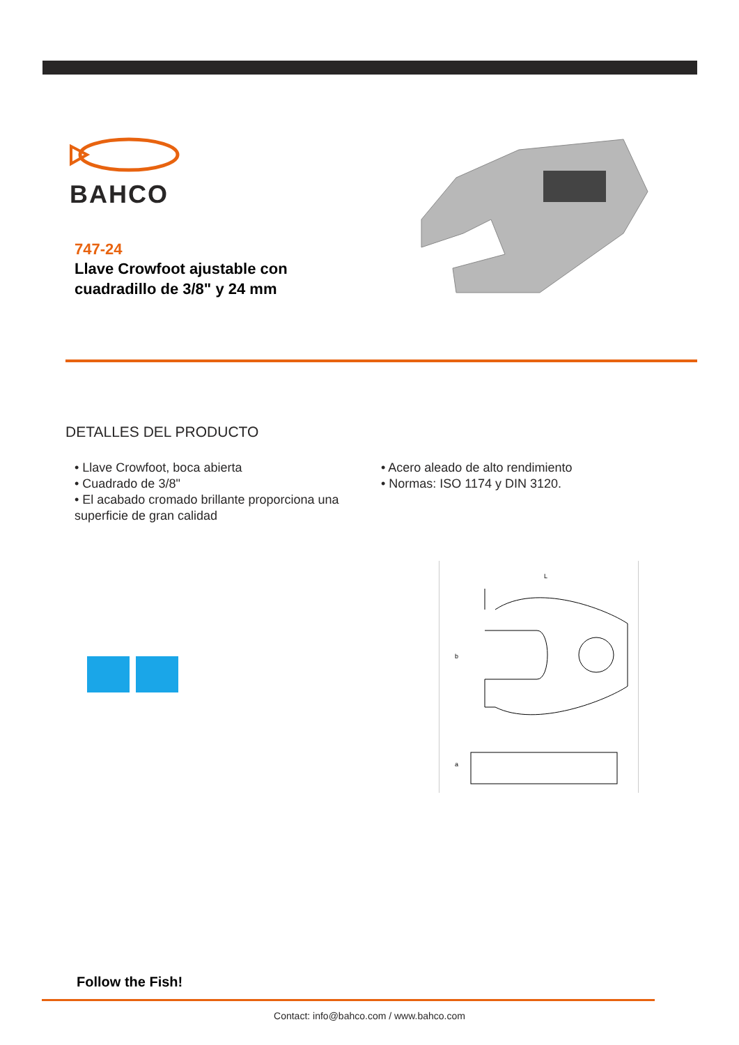BAHCO
747-24
Llave Crowfoot ajustable con cuadradillo de 3/8" y 24 mm
DETALLES DEL PRODUCTO
• Llave Crowfoot, boca abierta
• Cuadrado de 3/8"
• El acabado cromado brillante proporciona una superficie de gran calidad
• Acero aleado de alto rendimiento
• Normas: ISO 1174 y DIN 3120.
L
b
a
Follow the Fish!
Contact: info@bahco.com / www.bahco.com